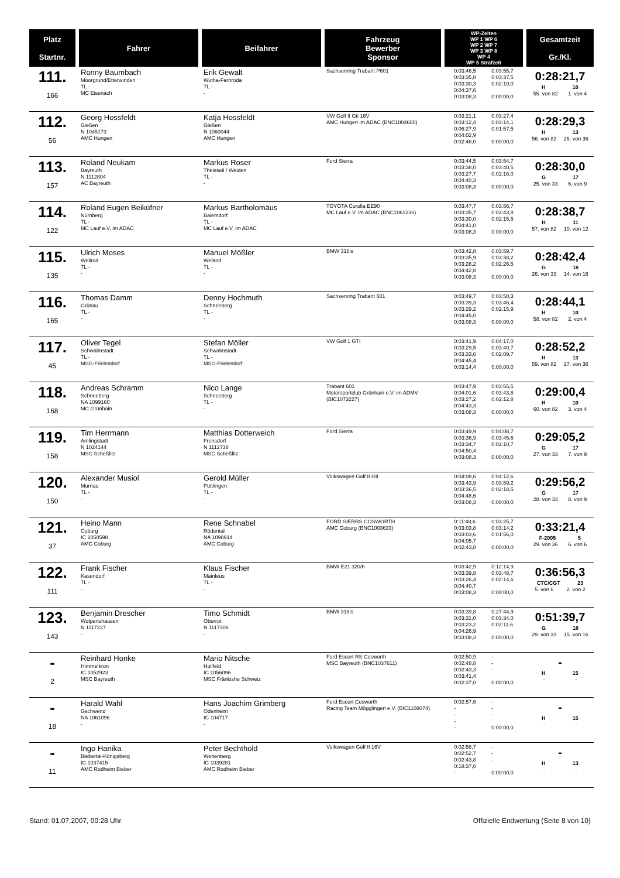| Platz Startnr. | | Fahrer | | Beifahrer | | Fahrzeug Bewerber Sponsor | | WP-Zeiten WP 1 WP 6 WP 2 WP 7 WP 3 WP 8 WP 4 WP 5 Strafzeit | | Gesamtzeit Gr./Kl. |
| --- | --- | --- | --- | --- | --- | --- | --- | --- | --- | --- |
| 111. 166 | | Ronny Baumbach Moorgrund/Etterwinden TL - MC Eisenach | | Erik Gewalt Wutha-Farnroda TL - - | | Sachsenring Trabant P601 | | 0:03:46,5 0:03:35,8 0:03:30,3 0:04:37,6 0:03:08,3 0:03:55,7 0:03:37,5 0:02:10,0 0:00:00,0 | | 0:28:21,7 H 10 55. von 82 1. von 4 |
| 112. 56 | | Georg Hossfeldt Gießen N 1045173 AMC Hungen | | Katja Hossfeldt Gießen N 1060044 AMC Hungen | | VW Golf II Gti 16V AMC Hungen im ADAC (BNC1004600) | | 0:03:21,1 0:03:12,4 0:06:27,9 0:04:02,9 0:02:46,0 0:03:27,4 0:03:14,1 0:01:57,5 0:00:00,0 | | 0:28:29,3 H 13 56. von 82 26. von 36 |
| 113. 157 | | Roland Neukam Bayreuth N 1112804 AC Bayreuth | | Markus Roser Theisseil / Weiden TL - - | | Ford Sierra | | 0:03:44,5 0:03:38,0 0:03:27,7 0:04:40,3 0:03:08,3 0:03:54,7 0:03:40,5 0:02:16,0 0:00:00,0 | | 0:28:30,0 G 17 25. von 33 6. von 9 |
| 114. 122 | | Roland Eugen Beiküfner Nürnberg TL - MC Lauf e.V. im ADAC | | Markus Bartholomäus Baiersdorf TL - MC Lauf e.V. im ADAC | | TOYOTA Corolla EE90 MC Lauf e.V. im ADAC (BNC1061236) | | 0:03:47,7 0:03:35,7 0:03:30,0 0:04:41,0 0:03:08,3 0:03:56,7 0:03:43,8 0:02:15,5 0:00:00,0 | | 0:28:38,7 H 11 57. von 82 10. von 12 |
| 115. 135 | | Ulrich Moses Weilrod TL - - | | Manuel Mößler Weilrod TL - - | | BMW 318is | | 0:03:42,8 0:03:35,9 0:03:28,2 0:04:42,8 0:03:08,3 0:03:59,7 0:03:38,2 0:02:26,5 0:00:00,0 | | 0:28:42,4 G 18 26. von 33 14. von 16 |
| 116. 165 | | Thomas Damm Grünau TL - - | | Denny Hochmuth Schneeberg TL - - | | Sachsenring Trabant 601 | | 0:03:49,7 0:03:39,3 0:03:29,2 0:04:45,0 0:03:08,3 0:03:50,3 0:03:46,4 0:02:15,9 0:00:00,0 | | 0:28:44,1 H 10 58. von 82 2. von 4 |
| 117. 45 | | Oliver Tegel Schwalmstadt TL - MSG-Frielendorf | | Stefan Möller Schwalmstadt TL - MSG-Frielendorf | | VW Golf 1 GTI | | 0:03:41,9 0:03:29,5 0:03:33,6 0:04:45,4 0:03:14,4 0:04:17,0 0:03:40,7 0:02:09,7 0:00:00,0 | | 0:28:52,2 H 13 59. von 82 27. von 36 |
| 118. 168 | | Andreas Schramm Schneeberg NA 1099160 MC Grünhain | | Nico Lange Schneeberg TL - - | | Trabant 601 Motorsportclub Grünhain e.V. im ADMV (BIC1073227) | | 0:03:47,9 0:04:01,6 0:03:27,2 0:04:43,3 0:03:08,3 0:03:55,5 0:03:43,8 0:02:12,8 0:00:00,0 | | 0:29:00,4 H 10 60. von 82 3. von 4 |
| 119. 158 | | Tim Herrmann Amlingstadt N 1024144 MSC Scheßlitz | | Matthias Dotterweich Frensdorf N 1112738 MSC Scheßlitz | | Ford Sierra | | 0:03:49,9 0:03:36,9 0:03:34,7 0:04:50,4 0:03:08,3 0:04:08,7 0:03:45,6 0:02:10,7 0:00:00,0 | | 0:29:05,2 G 17 27. von 33 7. von 9 |
| 120. 150 | | Alexander Musiol Murnau TL - - | | Gerold Müller Püttlingen TL - - | | Volkswagen Golf II Gti | | 0:04:08,6 0:03:43,9 0:03:36,5 0:04:48,6 0:03:08,3 0:04:12,6 0:03:59,2 0:02:18,5 0:00:00,0 | | 0:29:56,2 G 17 28. von 33 8. von 9 |
| 121. 37 | | Heino Mann Coburg IC 1050598 AMC Coburg | | Rene Schnabel Rödental NA 1098914 AMC Coburg | | FORD SIERRS COSWORTH AMC Coburg (BNC1003633) | | 0:11:48,6 0:03:03,8 0:03:03,6 0:04:05,7 0:02:43,8 0:03:25,7 0:03:14,2 0:01:56,0 0:00:00,0 | | 0:33:21,4 F-2005 5 29. von 36 6. von 6 |
| 122. 111 | | Frank Fischer Kasendorf TL - - | | Klaus Fischer Mainleus TL - - | | BMW E21 320/6 | | 0:03:42,9 0:03:39,8 0:03:26,4 0:04:40,7 0:03:08,3 0:12:14,9 0:03:48,7 0:02:14,6 0:00:00,0 | | 0:36:56,3 CTC/CGT 23 5. von 6 2. von 2 |
| 123. 143 | | Benjamin Drescher Wolpertshausen N 1117227 - | | Timo Schmidt Oberrot N 1117306 - | | BMW 318is | | 0:03:39,8 0:03:31,0 0:03:23,2 0:04:26,9 0:03:08,3 0:27:44,9 0:03:34,0 0:02:11,6 0:00:00,0 | | 0:51:39,7 G 18 29. von 33 15. von 16 |
| - 2 | | Reinhard Honke Himmelkron IC 1052923 MSC Bayreuth | | Mario Nitsche Hollfeld IC 1056096 MSC Fränkishe Schweiz | | Ford Escort RS Cosworth MSC Bayreuth (BNC1037611) | | 0:02:50,9 0:02:48,8 0:02:43,3 0:03:41,4 0:02:37,0 - - - 0:00:00,0 | | - H 15 - - |
| - 18 | | Harald Wahl Gschwend NA 1061096 - | | Hans Joachim Grimberg Odenheim IC 104717 - | | Ford Escort Cosworth Racing Team Mögglingen e.V. (BIC1108074) | | 0:02:57,6 - - - - - - - 0:00:00,0 | | - H 15 - - |
| - 11 | | Ingo Hanika Biebertal-Königsberg IC 1037415 AMC Rodheim Bieber | | Peter Bechthold Wettenberg IC 1039281 AMC Rodheim Bieber | | Volkswagen Golf II 16V | | 0:02:58,7 0:02:52,7 0:02:43,8 0:18:37,0 - - - - 0:00:00,0 | | - H 13 - - |
Stand: 01.07.2007, 00:28 Uhr Offizielle Endwertung (Seite 8 von 10)